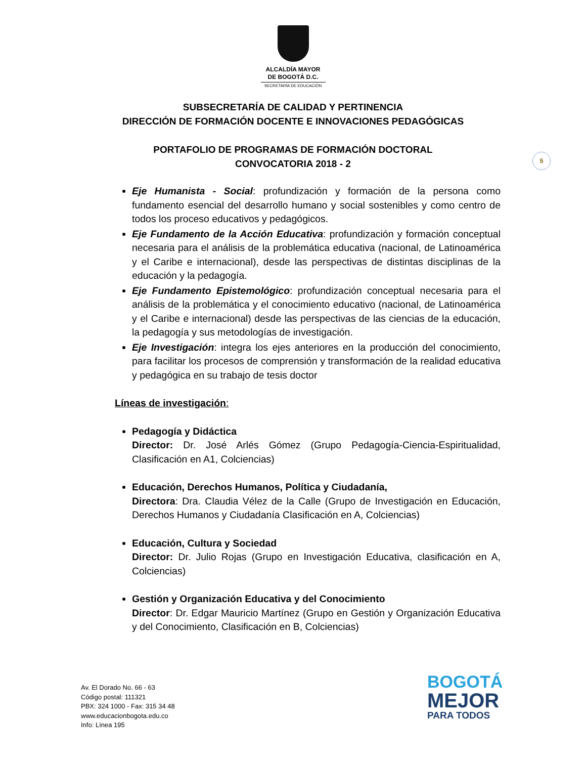ALCALDÍA MAYOR
DE BOGOTÁ D.C.
SECRETARÍA DE EDUCACIÓN
SUBSECRETARÍA DE CALIDAD Y PERTINENCIA
DIRECCIÓN DE FORMACIÓN DOCENTE E INNOVACIONES PEDAGÓGICAS
PORTAFOLIO DE PROGRAMAS DE FORMACIÓN DOCTORAL
CONVOCATORIA 2018 - 2
5
Eje Humanista - Social: profundización y formación de la persona como fundamento esencial del desarrollo humano y social sostenibles y como centro de todos los proceso educativos y pedagógicos.
Eje Fundamento de la Acción Educativa: profundización y formación conceptual necesaria para el análisis de la problemática educativa (nacional, de Latinoamérica y el Caribe e internacional), desde las perspectivas de distintas disciplinas de la educación y la pedagogía.
Eje Fundamento Epistemológico: profundización conceptual necesaria para el análisis de la problemática y el conocimiento educativo (nacional, de Latinoamérica y el Caribe e internacional) desde las perspectivas de las ciencias de la educación, la pedagogía y sus metodologías de investigación.
Eje Investigación: integra los ejes anteriores en la producción del conocimiento, para facilitar los procesos de comprensión y transformación de la realidad educativa y pedagógica en su trabajo de tesis doctor
Líneas de investigación:
Pedagogía y Didáctica
Director: Dr. José Arlés Gómez (Grupo Pedagogía-Ciencia-Espiritualidad, Clasificación en A1, Colciencias)
Educación, Derechos Humanos, Política y Ciudadanía,
Directora: Dra. Claudia Vélez de la Calle (Grupo de Investigación en Educación, Derechos Humanos y Ciudadanía Clasificación en A, Colciencias)
Educación, Cultura y Sociedad
Director: Dr. Julio Rojas (Grupo en Investigación Educativa, clasificación en A, Colciencias)
Gestión y Organización Educativa y del Conocimiento
Director: Dr. Edgar Mauricio Martínez (Grupo en Gestión y Organización Educativa y del Conocimiento, Clasificación en B, Colciencias)
Av. El Dorado No. 66 - 63
Código postal: 111321
PBX: 324 1000 - Fax: 315 34 48
www.educacionbogota.edu.co
Info: Línea 195
BOGOTÁ
MEJOR
PARA TODOS